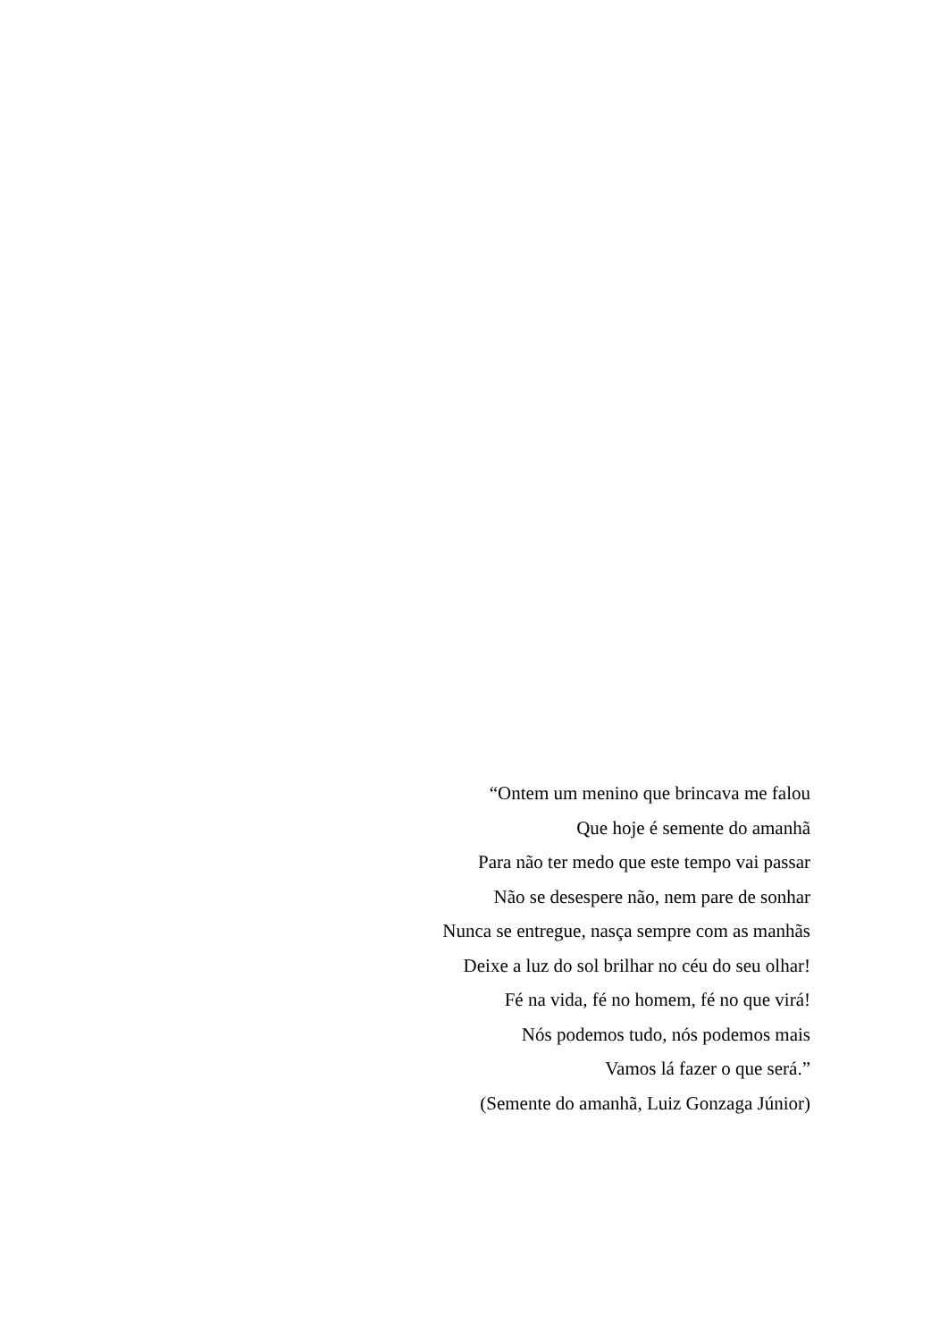“Ontem um menino que brincava me falou
Que hoje é semente do amanhã
Para não ter medo que este tempo vai passar
Não se desespere não, nem pare de sonhar
Nunca se entregue, nasça sempre com as manhãs
Deixe a luz do sol brilhar no céu do seu olhar!
Fé na vida, fé no homem, fé no que virá!
Nós podemos tudo, nós podemos mais
Vamos lá fazer o que será.”
(Semente do amanhã, Luiz Gonzaga Júnior)